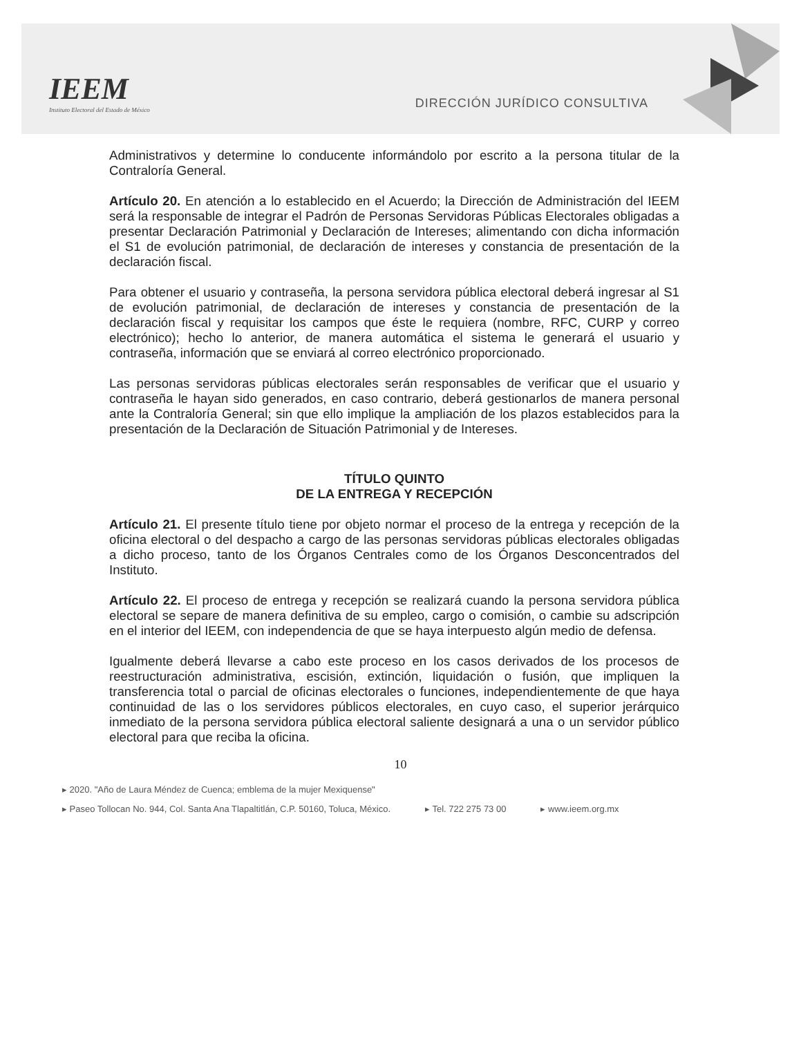IEEM
Instituto Electoral del Estado de México
DIRECCIÓN JURÍDICO CONSULTIVA
Administrativos y determine lo conducente informándolo por escrito a la persona titular de la Contraloría General.
Artículo 20. En atención a lo establecido en el Acuerdo; la Dirección de Administración del IEEM será la responsable de integrar el Padrón de Personas Servidoras Públicas Electorales obligadas a presentar Declaración Patrimonial y Declaración de Intereses; alimentando con dicha información el S1 de evolución patrimonial, de declaración de intereses y constancia de presentación de la declaración fiscal.
Para obtener el usuario y contraseña, la persona servidora pública electoral deberá ingresar al S1 de evolución patrimonial, de declaración de intereses y constancia de presentación de la declaración fiscal y requisitar los campos que éste le requiera (nombre, RFC, CURP y correo electrónico); hecho lo anterior, de manera automática el sistema le generará el usuario y contraseña, información que se enviará al correo electrónico proporcionado.
Las personas servidoras públicas electorales serán responsables de verificar que el usuario y contraseña le hayan sido generados, en caso contrario, deberá gestionarlos de manera personal ante la Contraloría General; sin que ello implique la ampliación de los plazos establecidos para la presentación de la Declaración de Situación Patrimonial y de Intereses.
TÍTULO QUINTO
DE LA ENTREGA Y RECEPCIÓN
Artículo 21. El presente título tiene por objeto normar el proceso de la entrega y recepción de la oficina electoral o del despacho a cargo de las personas servidoras públicas electorales obligadas a dicho proceso, tanto de los Órganos Centrales como de los Órganos Desconcentrados del Instituto.
Artículo 22. El proceso de entrega y recepción se realizará cuando la persona servidora pública electoral se separe de manera definitiva de su empleo, cargo o comisión, o cambie su adscripción en el interior del IEEM, con independencia de que se haya interpuesto algún medio de defensa.
Igualmente deberá llevarse a cabo este proceso en los casos derivados de los procesos de reestructuración administrativa, escisión, extinción, liquidación o fusión, que impliquen la transferencia total o parcial de oficinas electorales o funciones, independientemente de que haya continuidad de las o los servidores públicos electorales, en cuyo caso, el superior jerárquico inmediato de la persona servidora pública electoral saliente designará a una o un servidor público electoral para que reciba la oficina.
10
▸ 2020. "Año de Laura Méndez de Cuenca; emblema de la mujer Mexiquense"
▸ Paseo Tollocan No. 944, Col. Santa Ana Tlapaltitlán, C.P. 50160, Toluca, México. ▸ Tel. 722 275 73 00 ▸ www.ieem.org.mx